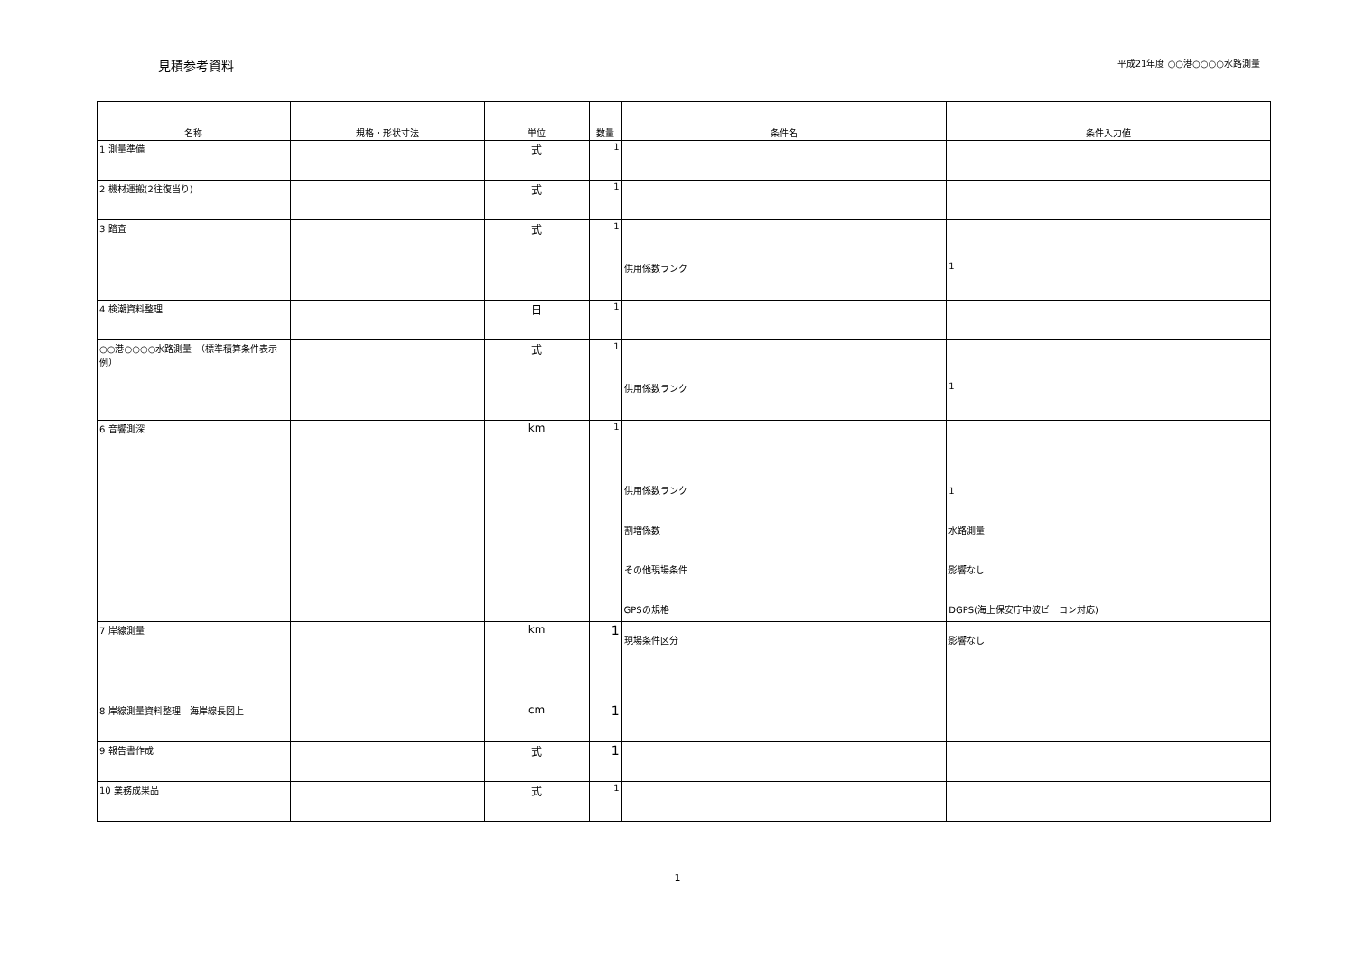見積参考資料
平成21年度 ○○港○○○○水路測量
| 名称 | 規格・形状寸法 | 単位 | 数量 | 条件名 | 条件入力値 |
| --- | --- | --- | --- | --- | --- |
| 1 測量準備 | | 式 | 1 | | |
| 2 機材運搬(2往復当り) | | 式 | 1 | | |
| 3 踏査 | | 式 | 1 | 供用係数ランク | 1 |
| 4 検潮資料整理 | | 日 | 1 | | |
| ○○港○○○○水路測量 （標準積算条件表示例） | | 式 | 1 | 供用係数ランク | 1 |
| 6 音響測深 | | km | 1 | 供用係数ランク 割増係数 その他現場条件 GPSの規格 | 1 水路測量 影響なし DGPS(海上保安庁中波ビーコン対応) |
| 7 岸線測量 | | km | 1 | 現場条件区分 | 影響なし |
| 8 岸線測量資料整理 海岸線長図上 | | cm | 1 | | |
| 9 報告書作成 | | 式 | 1 | | |
| 10 業務成果品 | | 式 | 1 | | |
1